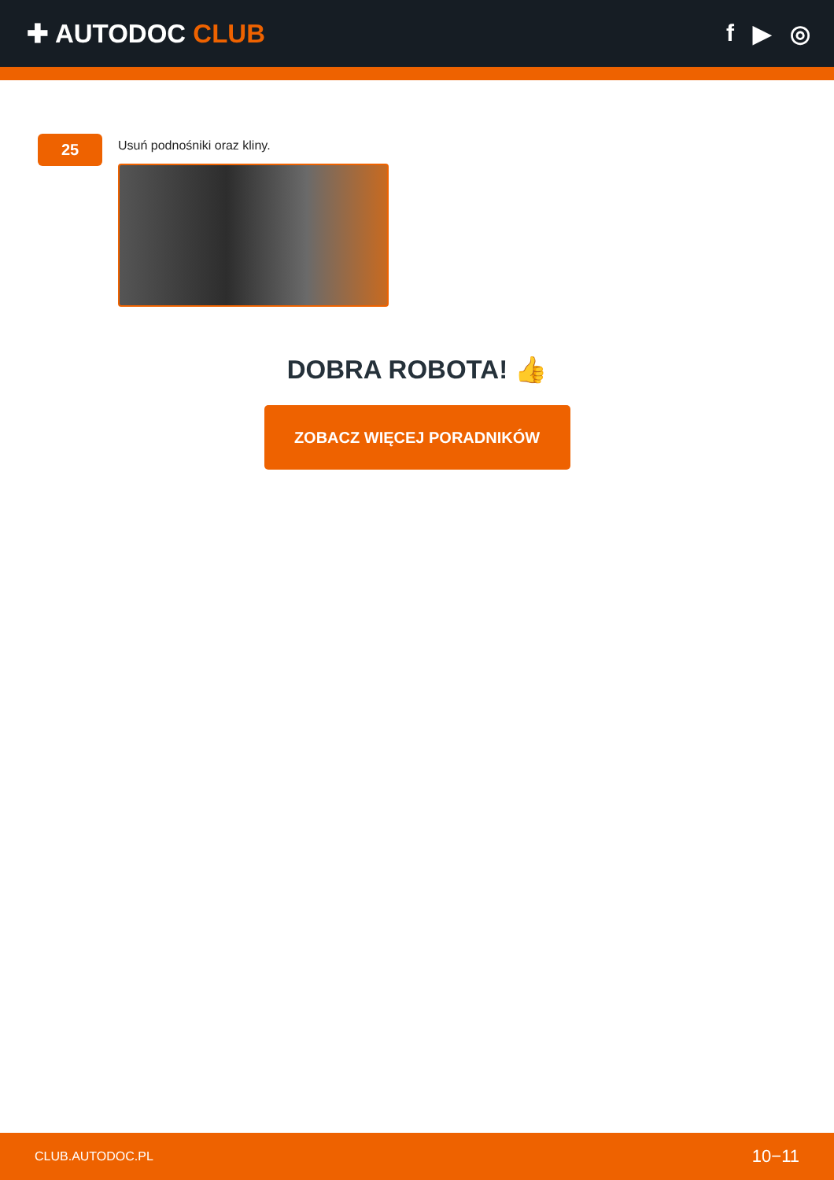✚ AUTODOC CLUB f ▶ ◎
25
Usuń podnośniki oraz kliny.
DOBRA ROBOTA! 👍
ZOBACZ WIĘCEJ PORADNIKÓW
CLUB.AUTODOC.PL 10−11